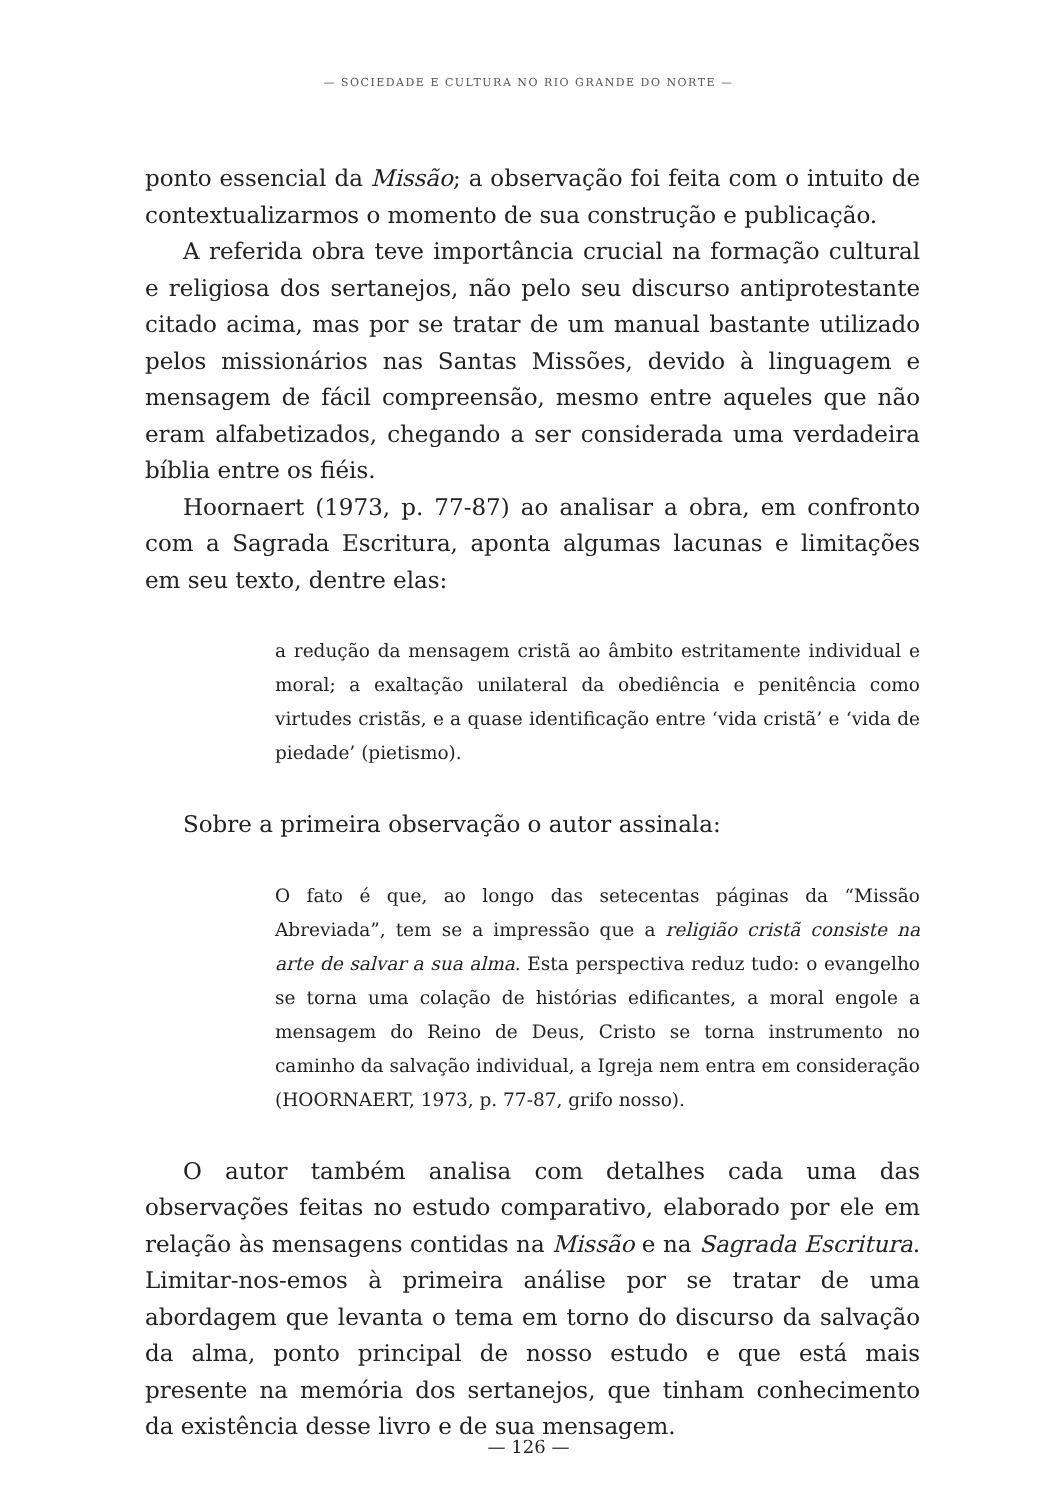— SOCIEDADE E CULTURA NO RIO GRANDE DO NORTE —
ponto essencial da Missão; a observação foi feita com o intuito de contextualizarmos o momento de sua construção e publicação.
A referida obra teve importância crucial na formação cultural e religiosa dos sertanejos, não pelo seu discurso antiprotestante citado acima, mas por se tratar de um manual bastante utilizado pelos missionários nas Santas Missões, devido à linguagem e mensagem de fácil compreensão, mesmo entre aqueles que não eram alfabetizados, chegando a ser considerada uma verdadeira bíblia entre os fiéis.
Hoornaert (1973, p. 77-87) ao analisar a obra, em confronto com a Sagrada Escritura, aponta algumas lacunas e limitações em seu texto, dentre elas:
a redução da mensagem cristã ao âmbito estritamente individual e moral; a exaltação unilateral da obediência e penitência como virtudes cristãs, e a quase identificação entre ‘vida cristã’ e ‘vida de piedade’ (pietismo).
Sobre a primeira observação o autor assinala:
O fato é que, ao longo das setecentas páginas da “Missão Abreviada”, tem se a impressão que a religião cristã consiste na arte de salvar a sua alma. Esta perspectiva reduz tudo: o evangelho se torna uma colação de histórias edificantes, a moral engole a mensagem do Reino de Deus, Cristo se torna instrumento no caminho da salvação individual, a Igreja nem entra em consideração (HOORNAERT, 1973, p. 77-87, grifo nosso).
O autor também analisa com detalhes cada uma das observações feitas no estudo comparativo, elaborado por ele em relação às mensagens contidas na Missão e na Sagrada Escritura. Limitar-nos-emos à primeira análise por se tratar de uma abordagem que levanta o tema em torno do discurso da salvação da alma, ponto principal de nosso estudo e que está mais presente na memória dos sertanejos, que tinham conhecimento da existência desse livro e de sua mensagem.
— 126 —